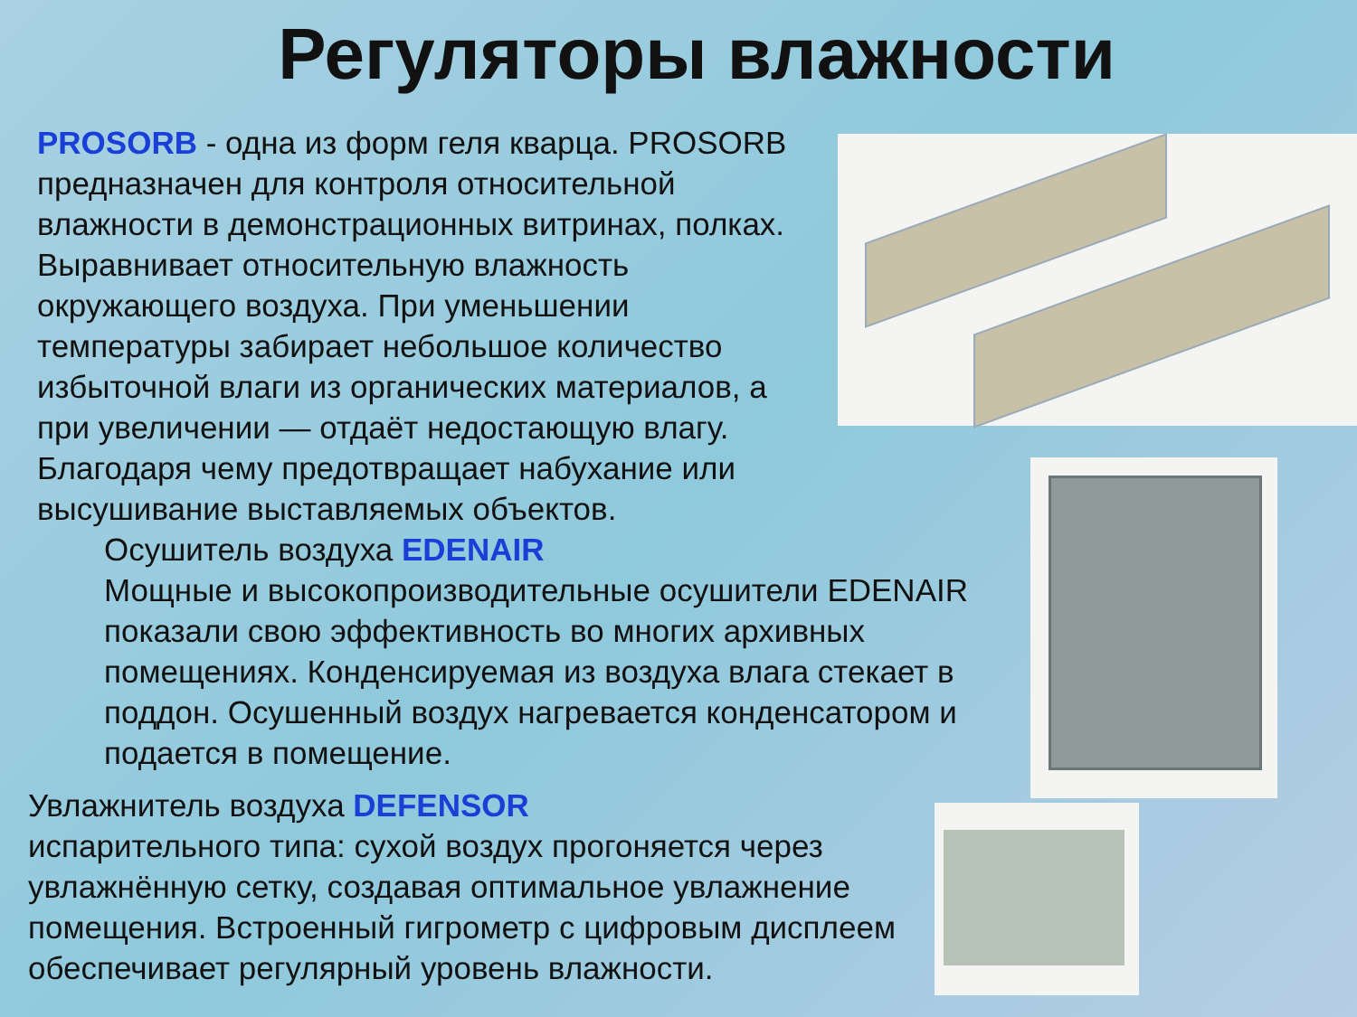Регуляторы влажности
PROSORB - одна из форм геля кварца. PROSORB предназначен для контроля относительной влажности в демонстрационных витринах, полках. Выравнивает относительную влажность окружающего воздуха. При уменьшении температуры забирает небольшое количество избыточной влаги из органических материалов, а при увеличении — отдаёт недостающую влагу. Благодаря чему предотвращает набухание или высушивание выставляемых объектов.
Осушитель воздуха EDENAIR
Мощные и высокопроизводительные осушители EDENAIR показали свою эффективность во многих архивных помещениях. Конденсируемая из воздуха влага стекает в поддон. Осушенный воздух нагревается конденсатором и подается в помещение.
Увлажнитель воздуха DEFENSOR
испарительного типа: сухой воздух прогоняется через увлажнённую сетку, создавая оптимальное увлажнение помещения. Встроенный гигрометр с цифровым дисплеем обеспечивает регулярный уровень влажности.